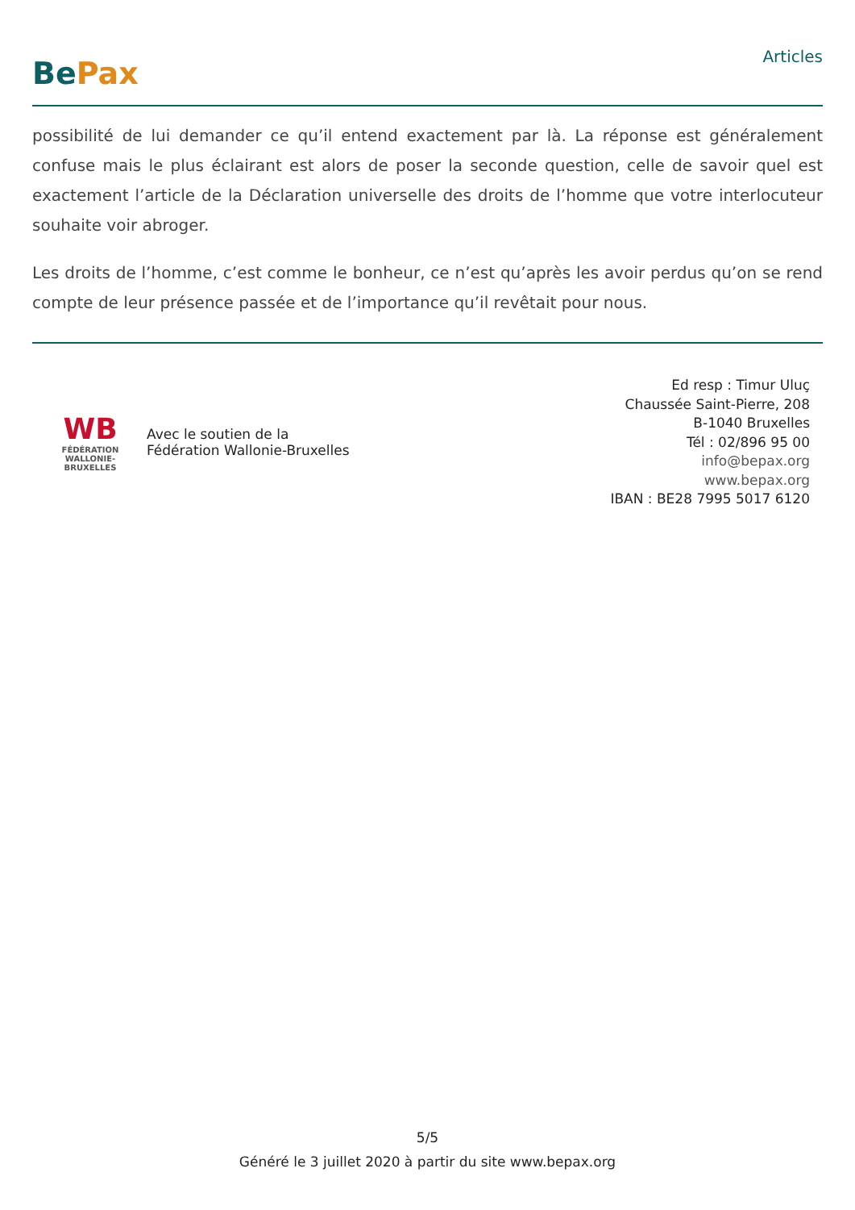BePax
Articles
possibilité de lui demander ce qu’il entend exactement par là. La réponse est généralement confuse mais le plus éclairant est alors de poser la seconde question, celle de savoir quel est exactement l’article de la Déclaration universelle des droits de l’homme que votre interlocuteur souhaite voir abroger.
Les droits de l’homme, c’est comme le bonheur, ce n’est qu’après les avoir perdus qu’on se rend compte de leur présence passée et de l’importance qu’il revêtait pour nous.
WB
FÉDÉRATION
WALLONIE-BRUXELLES
Avec le soutien de la
Fédération Wallonie-Bruxelles
Ed resp : Timur Uluç
Chaussée Saint-Pierre, 208
B-1040 Bruxelles
Tél : 02/896 95 00
info@bepax.org
www.bepax.org
IBAN : BE28 7995 5017 6120
5/5
Généré le 3 juillet 2020 à partir du site www.bepax.org